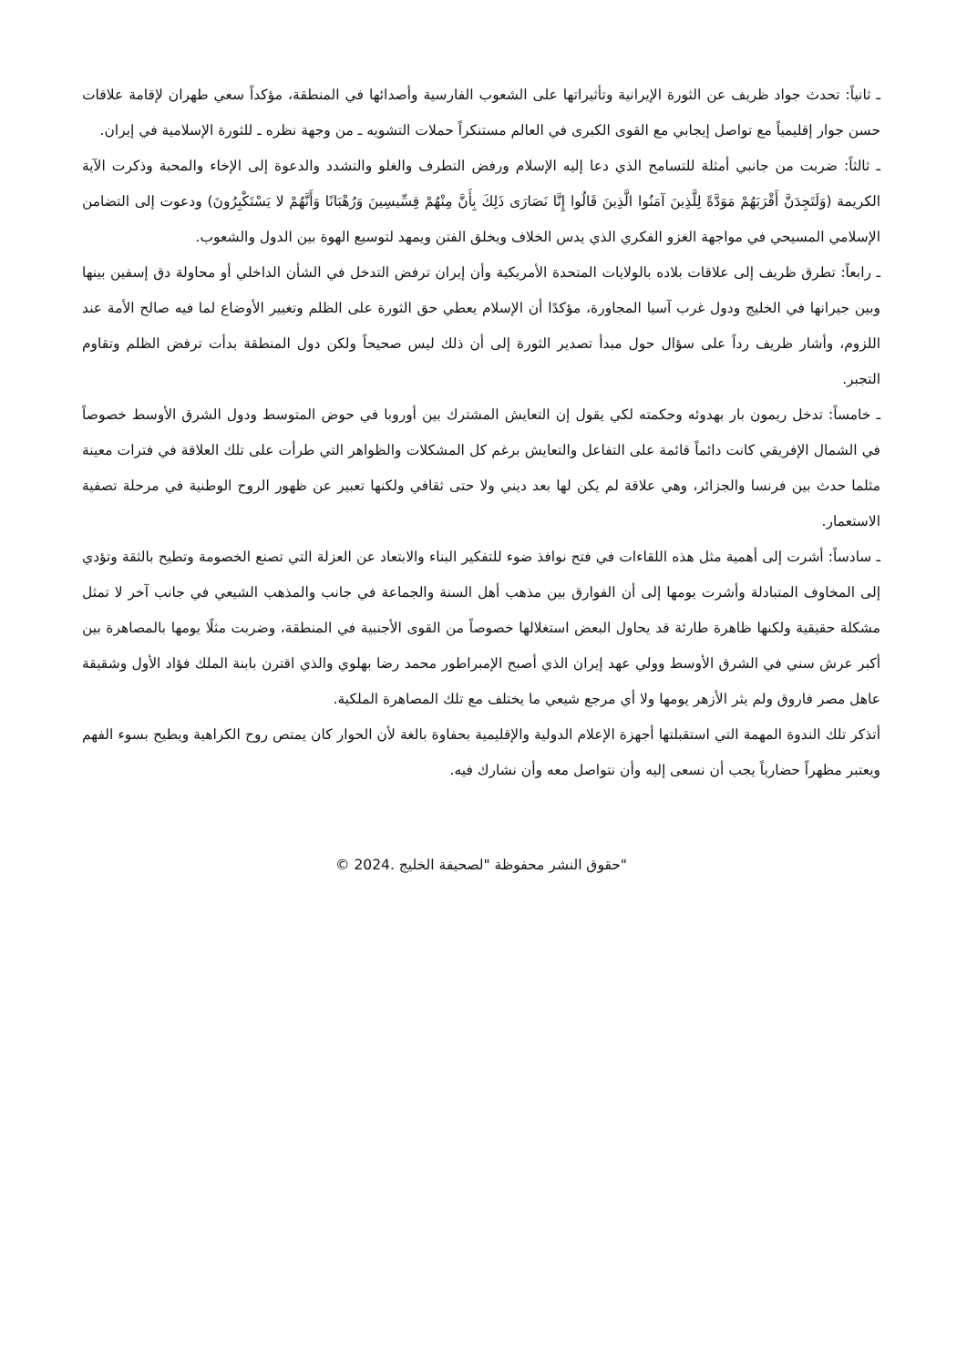ـ ثانياً: تحدث جواد ظريف عن الثورة الإيرانية وتأثيراتها على الشعوب الفارسية وأصدائها في المنطقة، مؤكداً سعي طهران لإقامة علاقات حسن جوار إقليمياً مع تواصل إيجابي مع القوى الكبرى في العالم مستنكراً حملات التشويه ـ من وجهة نظره ـ للثورة الإسلامية في إيران.
ـ ثالثاً: ضربت من جانبي أمثلة للتسامح الذي دعا إليه الإسلام ورفض التطرف والغلو والتشدد والدعوة إلى الإخاء والمحبة وذكرت الآية الكريمة (وَلَتَجِدَنَّ أَقْرَبَهُمْ مَوَدَّةً لِلَّذِينَ آمَنُوا الَّذِينَ قَالُوا إِنَّا نَصَارَى ذَلِكَ بِأَنَّ مِنْهُمْ قِسِّيسِينَ وَرُهْبَانًا وَأَنَّهُمْ لا يَسْتَكْبِرُونَ) ودعوت إلى التضامن الإسلامي المسيحي في مواجهة الغزو الفكري الذي يدس الخلاف ويخلق الفتن ويمهد لتوسيع الهوة بين الدول والشعوب.
ـ رابعاً: تطرق ظريف إلى علاقات بلاده بالولايات المتحدة الأمريكية وأن إيران ترفض التدخل في الشأن الداخلي أو محاولة دق إسفين بينها وبين جيرانها في الخليج ودول غرب آسيا المجاورة، مؤكدًا أن الإسلام يعطي حق الثورة على الظلم وتغيير الأوضاع لما فيه صالح الأمة عند اللزوم، وأشار ظريف رداً على سؤال حول مبدأ تصدير الثورة إلى أن ذلك ليس صحيحاً ولكن دول المنطقة بدأت ترفض الظلم وتقاوم التجبر.
ـ خامساً: تدخل ريمون بار بهدوئه وحكمته لكي يقول إن التعايش المشترك بين أوروبا في حوض المتوسط ودول الشرق الأوسط خصوصاً في الشمال الإفريقي كانت دائماً قائمة على التفاعل والتعايش برغم كل المشكلات والظواهر التي طرأت على تلك العلاقة في فترات معينة مثلما حدث بين فرنسا والجزائر، وهي علاقة لم يكن لها بعد ديني ولا حتى ثقافي ولكنها تعبير عن ظهور الروح الوطنية في مرحلة تصفية الاستعمار.
ـ سادساً: أشرت إلى أهمية مثل هذه اللقاءات في فتح نوافذ ضوء للتفكير البناء والابتعاد عن العزلة التي تصنع الخصومة وتطيح بالثقة وتؤدي إلى المخاوف المتبادلة وأشرت يومها إلى أن الفوارق بين مذهب أهل السنة والجماعة في جانب والمذهب الشيعي في جانب آخر لا تمثل مشكلة حقيقية ولكنها ظاهرة طارئة قد يحاول البعض استغلالها خصوصاً من القوى الأجنبية في المنطقة، وضربت مثلًا يومها بالمصاهرة بين أكبر عرش سني في الشرق الأوسط وولي عهد إيران الذي أصبح الإمبراطور محمد رضا بهلوي والذي اقترن بابنة الملك فؤاد الأول وشقيقة عاهل مصر فاروق ولم يثر الأزهر يومها ولا أي مرجع شيعي ما يختلف مع تلك المصاهرة الملكية.
أتذكر تلك الندوة المهمة التي استقبلتها أجهزة الإعلام الدولية والإقليمية بحفاوة بالغة لأن الحوار كان يمتص روح الكراهية ويطيح بسوء الفهم ويعتبر مظهراً حضارياً يجب أن نسعى إليه وأن نتواصل معه وأن نشارك فيه.
"حقوق النشر محفوظة "لصحيفة الخليج .2024 ©